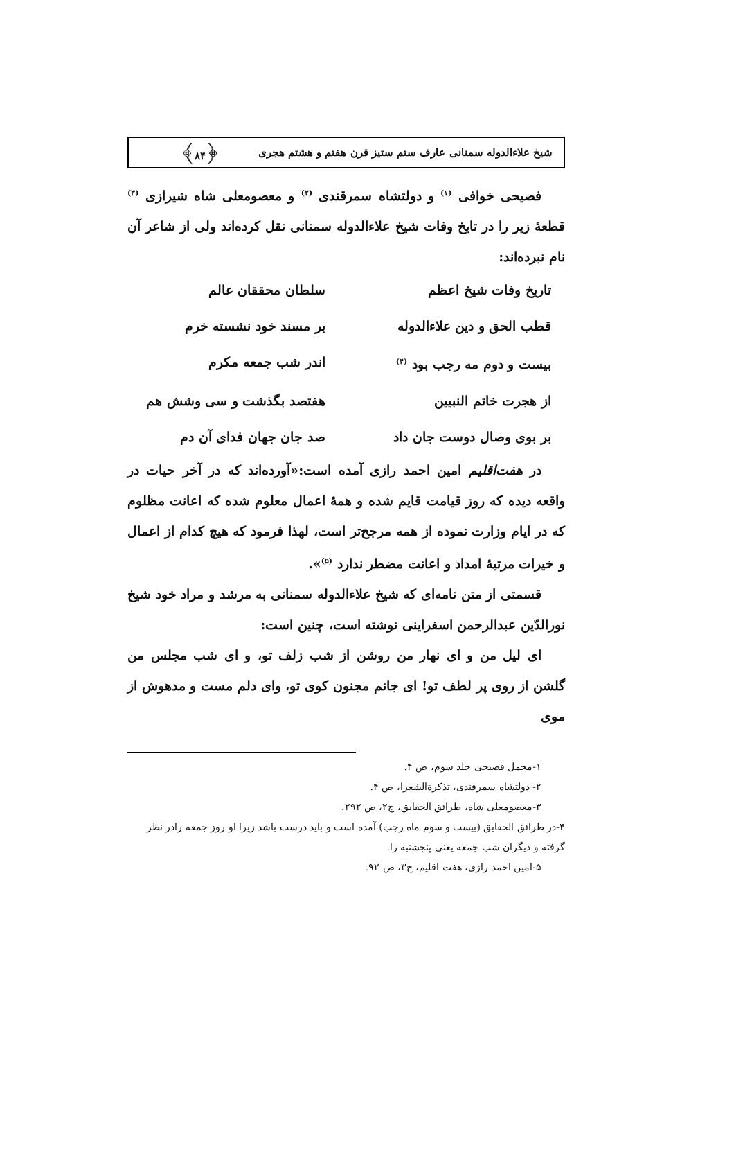شیخ علاءالدوله سمنانی عارف ستم ستیز قرن هفتم و هشتم هجری ﴿۸۴﴾
فصیحی خوافی <sup>(۱)</sup> و دولتشاه سمرقندی <sup>(۲)</sup> و معصومعلی شاه شیرازی <sup>(۳)</sup> قطعهٔ زیر را در تایخ وفات شیخ علاءالدوله سمنانی نقل کرده‌اند ولی از شاعر آن نام نبرده‌اند:
تاریخ وفات شیخ اعظم
سلطان محققان عالم
قطب الحق و دین علاءالدوله
بر مسند خود نشسته خرم
بیست و دوم مه رجب بود <sup>(۴)</sup>
اندر شب جمعه مکرم
از هجرت خاتم النبیین
هفتصد بگذشت و سی وشش هم
بر بوی وصال دوست جان داد
صد جان جهان فدای آن دم
در هفت‌اقلیم امین احمد رازی آمده است:«آورده‌اند که در آخر حیات در واقعه دیده که روز قیامت قایم شده و همهٔ اعمال معلوم شده که اعانت مظلوم که در ایام وزارت نموده از همه مرجح‌تر است، لهذا فرمود که هیچ کدام از اعمال و خیرات مرتبهٔ امداد و اعانت مضطر ندارد <sup>(۵)</sup>».
قسمتی از متن نامه‌ای که شیخ علاءالدوله سمنانی به مرشد و مراد خود شیخ نورالدّین عبدالرحمن اسفراینی نوشته است، چنین است:
ای لیل من و ای نهار من روشن از شب زلف تو، و ای شب مجلس من گلشن از روی پر لطف تو! ای جانم مجنون کوی تو، وای دلم مست و مدهوش از موی
۱-مجمل فصیحی جلد سوم، ص ۴.
۲- دولتشاه سمرقندی، تذکرةالشعرا، ص ۴.
۳-معصومعلی شاه، طرائق الحقایق، ج۲، ص ۲۹۲.
۴-در طرائق الحقایق (بیست و سوم ماه رجب) آمده است و باید درست باشد زیرا او روز جمعه رادر نظر گرفته و دیگران شب جمعه یعنی پنجشنبه را.
۵-امین احمد رازی، هفت اقلیم، ج۳، ص ۹۲.